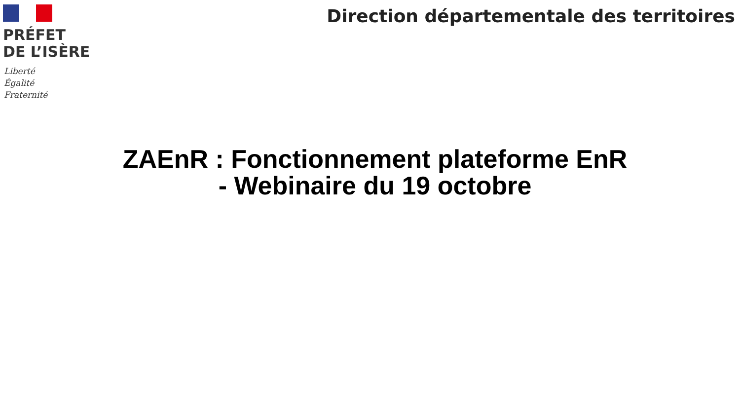PRÉFET
DE L’ISÈRE
Liberté
Égalité
Fraternité
Direction départementale des territoires
ZAEnR : Fonctionnement plateforme EnR
- Webinaire du 19 octobre